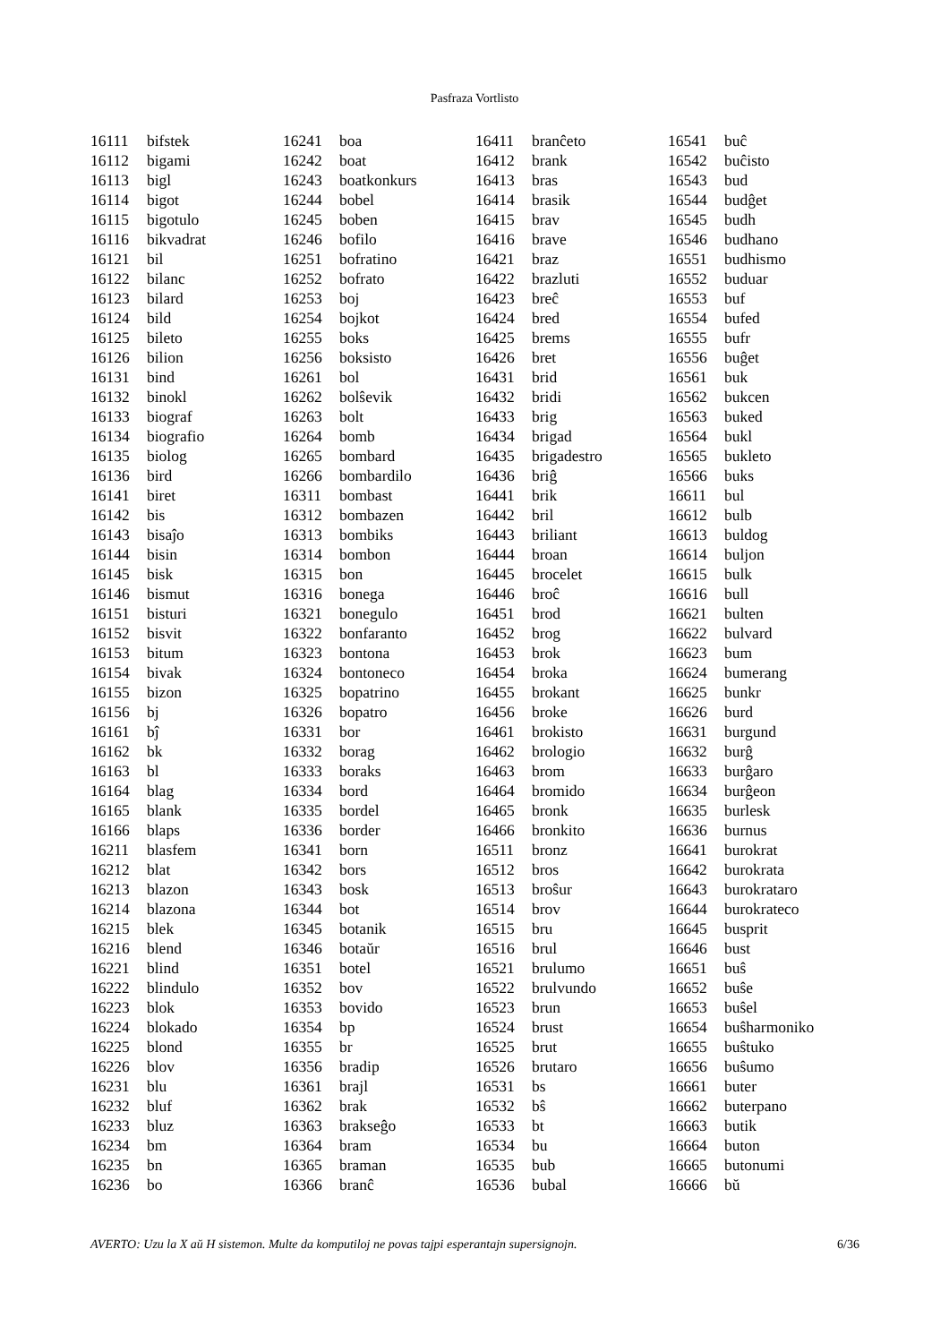Pasfraza Vortlisto
| 16111 | bifstek |
| 16112 | bigami |
| 16113 | bigl |
| 16114 | bigot |
| 16115 | bigotulo |
| 16116 | bikvadrat |
| 16121 | bil |
| 16122 | bilanc |
| 16123 | bilard |
| 16124 | bild |
| 16125 | bileto |
| 16126 | bilion |
| 16131 | bind |
| 16132 | binokl |
| 16133 | biograf |
| 16134 | biografio |
| 16135 | biolog |
| 16136 | bird |
| 16141 | biret |
| 16142 | bis |
| 16143 | bisaĵo |
| 16144 | bisin |
| 16145 | bisk |
| 16146 | bismut |
| 16151 | bisturi |
| 16152 | bisvit |
| 16153 | bitum |
| 16154 | bivak |
| 16155 | bizon |
| 16156 | bj |
| 16161 | bĵ |
| 16162 | bk |
| 16163 | bl |
| 16164 | blag |
| 16165 | blank |
| 16166 | blaps |
| 16211 | blasfem |
| 16212 | blat |
| 16213 | blazon |
| 16214 | blazona |
| 16215 | blek |
| 16216 | blend |
| 16221 | blind |
| 16222 | blindulo |
| 16223 | blok |
| 16224 | blokado |
| 16225 | blond |
| 16226 | blov |
| 16231 | blu |
| 16232 | bluf |
| 16233 | bluz |
| 16234 | bm |
| 16235 | bn |
| 16236 | bo |
| 16241 | boa |
| 16242 | boat |
| 16243 | boatkonkurs |
| 16244 | bobel |
| 16245 | boben |
| 16246 | bofilo |
| 16251 | bofratino |
| 16252 | bofrato |
| 16253 | boj |
| 16254 | bojkot |
| 16255 | boks |
| 16256 | boksisto |
| 16261 | bol |
| 16262 | bolŝevik |
| 16263 | bolt |
| 16264 | bomb |
| 16265 | bombard |
| 16266 | bombardilo |
| 16311 | bombast |
| 16312 | bombazen |
| 16313 | bombiks |
| 16314 | bombon |
| 16315 | bon |
| 16316 | bonega |
| 16321 | bonegulo |
| 16322 | bonfaranto |
| 16323 | bontona |
| 16324 | bontoneco |
| 16325 | bopatrino |
| 16326 | bopatro |
| 16331 | bor |
| 16332 | borag |
| 16333 | boraks |
| 16334 | bord |
| 16335 | bordel |
| 16336 | border |
| 16341 | born |
| 16342 | bors |
| 16343 | bosk |
| 16344 | bot |
| 16345 | botanik |
| 16346 | botaŭr |
| 16351 | botel |
| 16352 | bov |
| 16353 | bovido |
| 16354 | bp |
| 16355 | br |
| 16356 | bradip |
| 16361 | brajl |
| 16362 | brak |
| 16363 | brakseĝo |
| 16364 | bram |
| 16365 | braman |
| 16366 | branĉ |
| 16411 | branĉeto |
| 16412 | brank |
| 16413 | bras |
| 16414 | brasik |
| 16415 | brav |
| 16416 | brave |
| 16421 | braz |
| 16422 | brazluti |
| 16423 | breĉ |
| 16424 | bred |
| 16425 | brems |
| 16426 | bret |
| 16431 | brid |
| 16432 | bridi |
| 16433 | brig |
| 16434 | brigad |
| 16435 | brigadestro |
| 16436 | briĝ |
| 16441 | brik |
| 16442 | bril |
| 16443 | briliant |
| 16444 | broan |
| 16445 | brocelet |
| 16446 | broĉ |
| 16451 | brod |
| 16452 | brog |
| 16453 | brok |
| 16454 | broka |
| 16455 | brokant |
| 16456 | broke |
| 16461 | brokisto |
| 16462 | brologio |
| 16463 | brom |
| 16464 | bromido |
| 16465 | bronk |
| 16466 | bronkito |
| 16511 | bronz |
| 16512 | bros |
| 16513 | broŝur |
| 16514 | brov |
| 16515 | bru |
| 16516 | brul |
| 16521 | brulumo |
| 16522 | brulvundo |
| 16523 | brun |
| 16524 | brust |
| 16525 | brut |
| 16526 | brutaro |
| 16531 | bs |
| 16532 | bŝ |
| 16533 | bt |
| 16534 | bu |
| 16535 | bub |
| 16536 | bubal |
| 16541 | buĉ |
| 16542 | buĉisto |
| 16543 | bud |
| 16544 | budĝet |
| 16545 | budh |
| 16546 | budhano |
| 16551 | budhismo |
| 16552 | buduar |
| 16553 | buf |
| 16554 | bufed |
| 16555 | bufr |
| 16556 | buĝet |
| 16561 | buk |
| 16562 | bukcen |
| 16563 | buked |
| 16564 | bukl |
| 16565 | bukleto |
| 16566 | buks |
| 16611 | bul |
| 16612 | bulb |
| 16613 | buldog |
| 16614 | buljon |
| 16615 | bulk |
| 16616 | bull |
| 16621 | bulten |
| 16622 | bulvard |
| 16623 | bum |
| 16624 | bumerang |
| 16625 | bunkr |
| 16626 | burd |
| 16631 | burgund |
| 16632 | burĝ |
| 16633 | burĝaro |
| 16634 | burĝeon |
| 16635 | burlesk |
| 16636 | burnus |
| 16641 | burokrat |
| 16642 | burokrata |
| 16643 | burokrataro |
| 16644 | burokrateco |
| 16645 | busprit |
| 16646 | bust |
| 16651 | buŝ |
| 16652 | buŝe |
| 16653 | buŝel |
| 16654 | buŝharmoniko |
| 16655 | buŝtuko |
| 16656 | buŝumo |
| 16661 | buter |
| 16662 | buterpano |
| 16663 | butik |
| 16664 | buton |
| 16665 | butonumi |
| 16666 | bŭ |
AVERTO: Uzu la X aŭ H sistemon. Multe da komputiloj ne povas tajpi esperantajn supersignojn. 6/36